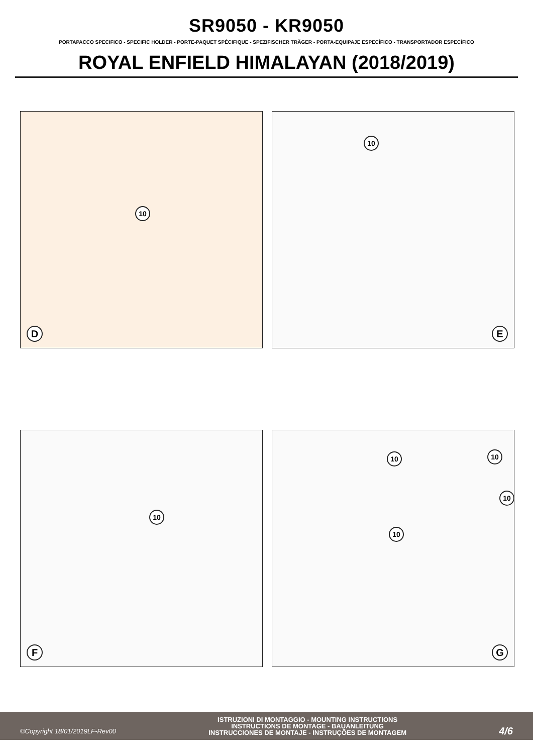SR9050 - KR9050
PORTAPACCO SPECIFICO - SPECIFIC HOLDER - PORTE-PAQUET SPÉCIFIQUE - SPEZIFISCHER TRÄGER - PORTA-EQUIPAJE ESPECÍFICO - TRANSPORTADOR ESPECÍFICO
ROYAL ENFIELD HIMALAYAN (2018/2019)
10
D
10
E
10
F
10 10
10
10
G
©Copyright 18/01/2019LF-Rev00 ISTRUZIONI DI MONTAGGIO - MOUNTING INSTRUCTIONS
INSTRUCTIONS DE MONTAGE - BAUANLEITUNG
INSTRUCCIONES DE MONTAJE - INSTRUÇÕES DE MONTAGEM 4/6